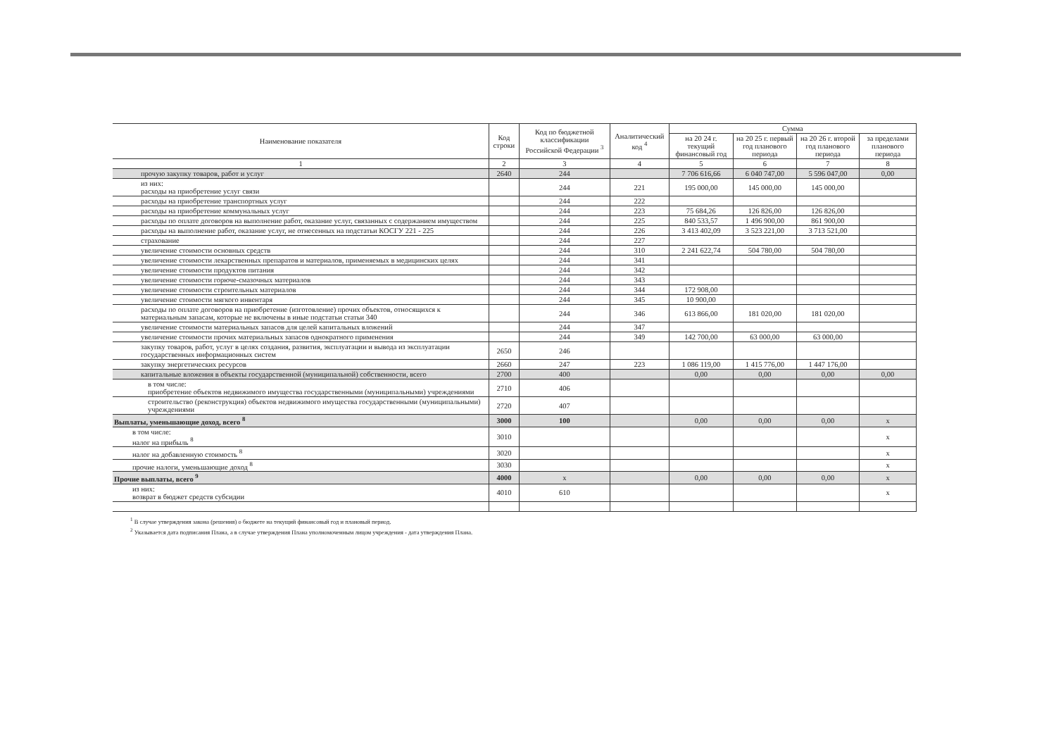| Наименование показателя | Код строки | Код по бюджетной классификации Российской Федерации <sup>3</sup> | Аналитический код <sup>4</sup> | Сумма | | | |
| --- | --- | --- | --- | --- | --- | --- | --- |
| | | | | на 20 24 г. текущий финансовый год | на 20 25 г. первый год планового периода | на 20 26 г. второй год планового периода | за пределами планового периода |
| 1 | 2 | 3 | 4 | 5 | 6 | 7 | 8 |
| прочую закупку товаров, работ и услуг | 2640 | 244 | | 7 706 616,66 | 6 040 747,00 | 5 596 047,00 | 0,00 |
| из них: расходы на приобретение услуг связи | | 244 | 221 | 195 000,00 | 145 000,00 | 145 000,00 | |
| расходы на приобретение транспортных услуг | | 244 | 222 | | | | |
| расходы на приобретение коммунальных услуг | | 244 | 223 | 75 684,26 | 126 826,00 | 126 826,00 | |
| расходы по оплате договоров на выполнение работ, оказание услуг, связанных с содержанием имуществом | | 244 | 225 | 840 533,57 | 1 496 900,00 | 861 900,00 | |
| расходы на выполнение работ, оказание услуг, не отнесенных на подстатьи КОСГУ 221 - 225 | | 244 | 226 | 3 413 402,09 | 3 523 221,00 | 3 713 521,00 | |
| страхование | | 244 | 227 | | | | |
| увеличение стоимости основных средств | | 244 | 310 | 2 241 622,74 | 504 780,00 | 504 780,00 | |
| увеличение стоимости лекарственных препаратов и материалов, применяемых в медицинских целях | | 244 | 341 | | | | |
| увеличение стоимости продуктов питания | | 244 | 342 | | | | |
| увеличение стоимости горюче-смазочных материалов | | 244 | 343 | | | | |
| увеличение стоимости строительных материалов | | 244 | 344 | 172 908,00 | | | |
| увеличение стоимости мягкого инвентаря | | 244 | 345 | 10 900,00 | | | |
| расходы по оплате договоров на приобретение (изготовление) прочих объектов, относящихся к материальным запасам, которые не включены в иные подстатьи статьи 340 | | 244 | 346 | 613 866,00 | 181 020,00 | 181 020,00 | |
| увеличение стоимости материальных запасов для целей капитальных вложений | | 244 | 347 | | | | |
| увеличение стоимости прочих материальных запасов однократного применения | | 244 | 349 | 142 700,00 | 63 000,00 | 63 000,00 | |
| закупку товаров, работ, услуг в целях создания, развития, эксплуатации и вывода из эксплуатации государственных информационных систем | 2650 | 246 | | | | | |
| закупку энергетических ресурсов | 2660 | 247 | 223 | 1 086 119,00 | 1 415 776,00 | 1 447 176,00 | |
| капитальные вложения в объекты государственной (муниципальной) собственности, всего | 2700 | 400 | | 0,00 | 0,00 | 0,00 | 0,00 |
| в том числе: приобретение объектов недвижимого имущества государственными (муниципальными) учреждениями | 2710 | 406 | | | | | |
| строительство (реконструкция) объектов недвижимого имущества государственными (муниципальными) учреждениями | 2720 | 407 | | | | | |
| Выплаты, уменьшающие доход, всего <sup>8</sup> | 3000 | 100 | | 0,00 | 0,00 | 0,00 | x |
| в том числе: налог на прибыль <sup>8</sup> | 3010 | | | | | | x |
| налог на добавленную стоимость <sup>8</sup> | 3020 | | | | | | x |
| прочие налоги, уменьшающие доход <sup>8</sup> | 3030 | | | | | | x |
| Прочие выплаты, всего <sup>9</sup> | 4000 | x | | 0,00 | 0,00 | 0,00 | x |
| из них: возврат в бюджет средств субсидии | 4010 | 610 | | | | | x |
<sup>1</sup> В случае утверждения закона (решения) о бюджете на текущий финансовый год и плановый период.
<sup>2</sup> Указывается дата подписания Плана, а в случае утверждения Плана уполномоченным лицом учреждения - дата утверждения Плана.